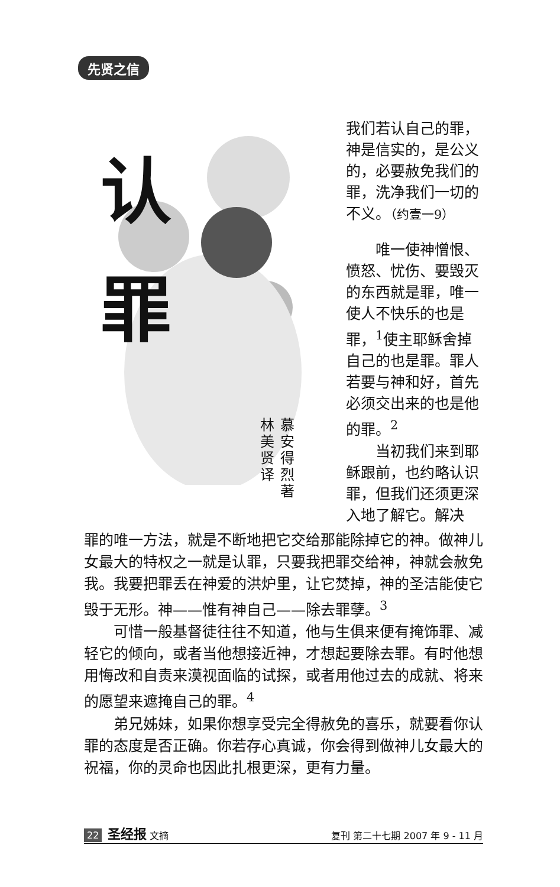先贤之信
认
罪
林美贤译
慕安得烈著
我们若认自己的罪，神是信实的，是公义的，必要赦免我们的罪，洗净我们一切的不义。（约壹一9）
唯一使神憎恨、愤怒、忧伤、要毁灭的东西就是罪，唯一使人不快乐的也是罪，<sup>1</sup>使主耶稣舍掉自己的也是罪。罪人若要与神和好，首先必须交出来的也是他的罪。<sup>2</sup>
当初我们来到耶稣跟前，也约略认识罪，但我们还须更深入地了解它。解决
罪的唯一方法，就是不断地把它交给那能除掉它的神。做神儿女最大的特权之一就是认罪，只要我把罪交给神，神就会赦免我。我要把罪丢在神爱的洪炉里，让它焚掉，神的圣洁能使它毁于无形。神——惟有神自己——除去罪孽。<sup>3</sup>
可惜一般基督徒往往不知道，他与生俱来便有掩饰罪、减轻它的倾向，或者当他想接近神，才想起要除去罪。有时他想用悔改和自责来漠视面临的试探，或者用他过去的成就、将来的愿望来遮掩自己的罪。<sup>4</sup>
弟兄姊妹，如果你想享受完全得赦免的喜乐，就要看你认罪的态度是否正确。你若存心真诚，你会得到做神儿女最大的祝福，你的灵命也因此扎根更深，更有力量。
22 圣经报 文摘 复刊 第二十七期 2007 年 9 - 11 月